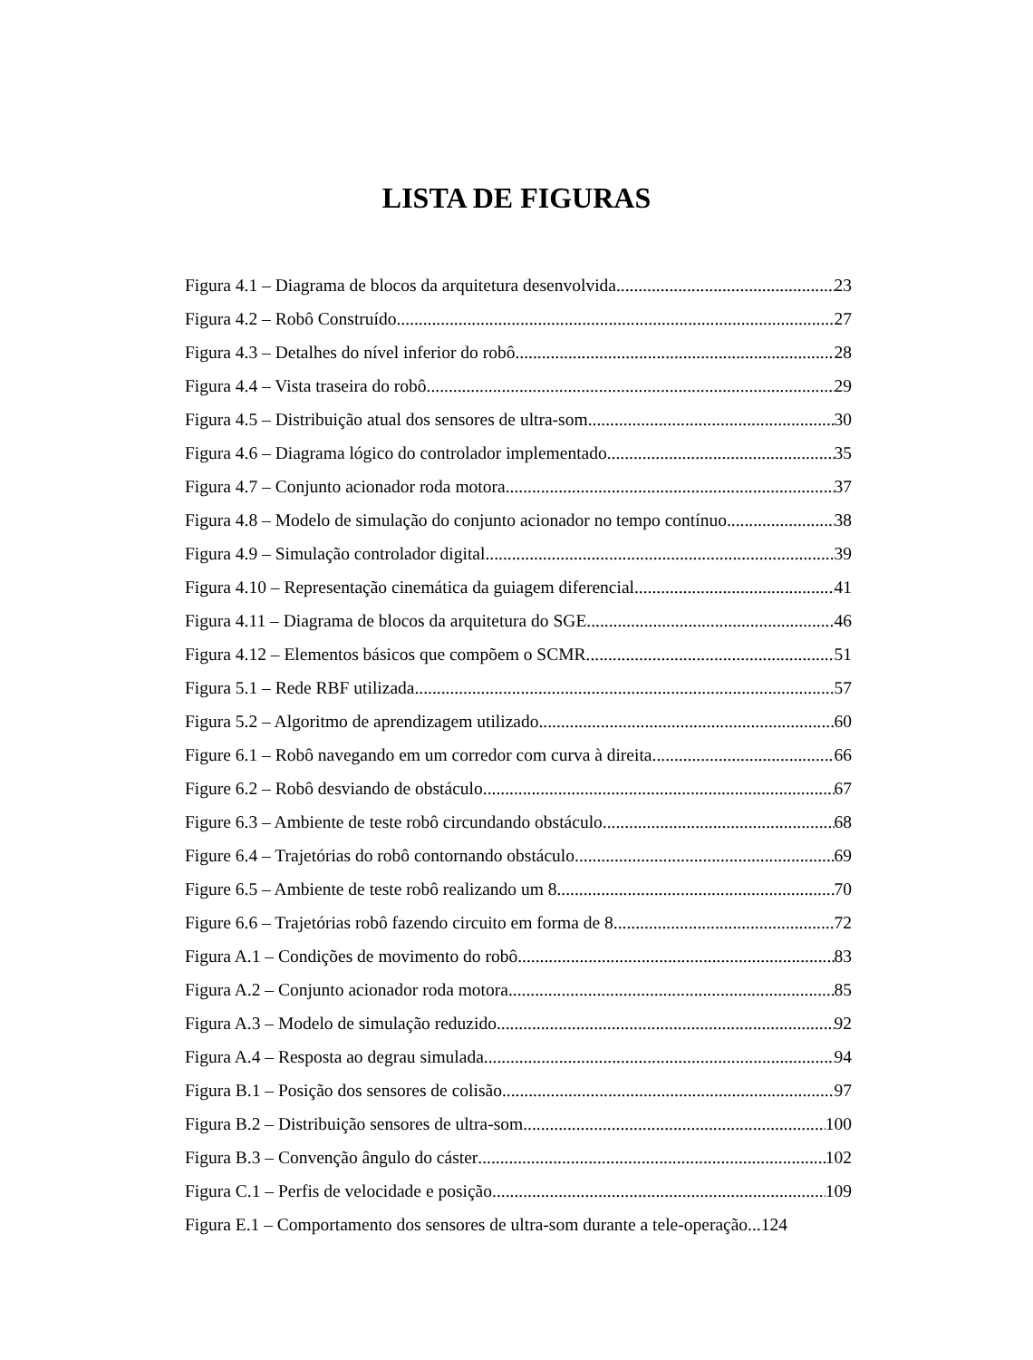LISTA DE FIGURAS
Figura 4.1 – Diagrama de blocos da arquitetura desenvolvida 23
Figura 4.2 – Robô Construído 27
Figura 4.3 – Detalhes do nível inferior do robô 28
Figura 4.4 – Vista traseira do robô 29
Figura 4.5 – Distribuição atual dos sensores de ultra-som 30
Figura 4.6 – Diagrama lógico do controlador implementado 35
Figura 4.7 – Conjunto acionador roda motora 37
Figura 4.8 – Modelo de simulação do conjunto acionador no tempo contínuo 38
Figura 4.9 – Simulação controlador digital 39
Figura 4.10 – Representação cinemática da guiagem diferencial 41
Figura 4.11 – Diagrama de blocos da arquitetura do SGE 46
Figura 4.12 – Elementos básicos que compõem o SCMR 51
Figura 5.1 – Rede RBF utilizada 57
Figura 5.2 – Algoritmo de aprendizagem utilizado 60
Figure 6.1 – Robô navegando em um corredor com curva à direita 66
Figure 6.2 – Robô desviando de obstáculo 67
Figure 6.3 – Ambiente de teste robô circundando obstáculo 68
Figure 6.4 – Trajetórias do robô contornando obstáculo 69
Figure 6.5 – Ambiente de teste robô realizando um 8 70
Figure 6.6 – Trajetórias robô fazendo circuito em forma de 8 72
Figura A.1 – Condições de movimento do robô 83
Figura A.2 – Conjunto acionador roda motora 85
Figura A.3 – Modelo de simulação reduzido 92
Figura A.4 – Resposta ao degrau simulada 94
Figura B.1 – Posição dos sensores de colisão 97
Figura B.2 – Distribuição sensores de ultra-som 100
Figura B.3 – Convenção ângulo do cáster 102
Figura C.1 – Perfis de velocidade e posição 109
Figura E.1 – Comportamento dos sensores de ultra-som durante a tele-operação...124